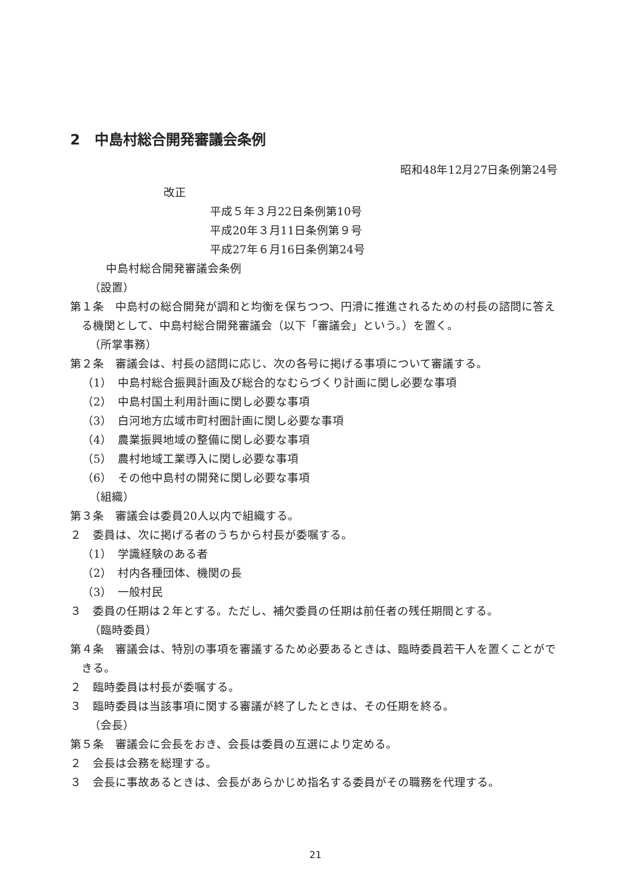2　中島村総合開発審議会条例
昭和48年12月27日条例第24号
改正
平成５年３月22日条例第10号
平成20年３月11日条例第９号
平成27年６月16日条例第24号
中島村総合開発審議会条例
（設置）
第１条　中島村の総合開発が調和と均衡を保ちつつ、円滑に推進されるための村長の諮問に答える機関として、中島村総合開発審議会（以下「審議会」という。）を置く。
（所掌事務）
第２条　審議会は、村長の諮問に応じ、次の各号に掲げる事項について審議する。
（1）　中島村総合振興計画及び総合的なむらづくり計画に関し必要な事項
（2）　中島村国土利用計画に関し必要な事項
（3）　白河地方広域市町村圏計画に関し必要な事項
（4）　農業振興地域の整備に関し必要な事項
（5）　農村地域工業導入に関し必要な事項
（6）　その他中島村の開発に関し必要な事項
（組織）
第３条　審議会は委員20人以内で組織する。
２　委員は、次に掲げる者のうちから村長が委嘱する。
（1）　学識経験のある者
（2）　村内各種団体、機関の長
（3）　一般村民
３　委員の任期は２年とする。ただし、補欠委員の任期は前任者の残任期間とする。
（臨時委員）
第４条　審議会は、特別の事項を審議するため必要あるときは、臨時委員若干人を置くことができる。
２　臨時委員は村長が委嘱する。
３　臨時委員は当該事項に関する審議が終了したときは、その任期を終る。
（会長）
第５条　審議会に会長をおき、会長は委員の互選により定める。
２　会長は会務を総理する。
３　会長に事故あるときは、会長があらかじめ指名する委員がその職務を代理する。
21